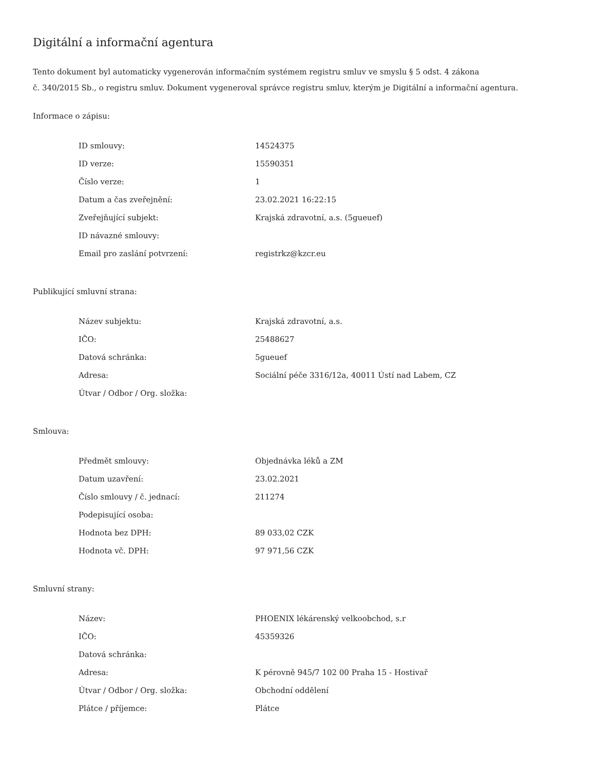Digitální a informační agentura
Tento dokument byl automaticky vygenerován informačním systémem registru smluv ve smyslu § 5 odst. 4 zákona
č. 340/2015 Sb., o registru smluv. Dokument vygeneroval správce registru smluv, kterým je Digitální a informační agentura.
Informace o zápisu:
| ID smlouvy: | 14524375 |
| ID verze: | 15590351 |
| Číslo verze: | 1 |
| Datum a čas zveřejnění: | 23.02.2021 16:22:15 |
| Zveřejňující subjekt: | Krajská zdravotní, a.s. (5gueuef) |
| ID návazné smlouvy: | |
| Email pro zaslání potvrzení: | registrkz@kzcr.eu |
Publikující smluvní strana:
| Název subjektu: | Krajská zdravotní, a.s. |
| IČO: | 25488627 |
| Datová schránka: | 5gueuef |
| Adresa: | Sociální péče 3316/12a, 40011 Ústí nad Labem, CZ |
| Útvar / Odbor / Org. složka: | |
Smlouva:
| Předmět smlouvy: | Objednávka léků a ZM |
| Datum uzavření: | 23.02.2021 |
| Číslo smlouvy / č. jednací: | 211274 |
| Podepisující osoba: | |
| Hodnota bez DPH: | 89 033,02 CZK |
| Hodnota vč. DPH: | 97 971,56 CZK |
Smluvní strany:
| Název: | PHOENIX lékárenský velkoobchod, s.r |
| IČO: | 45359326 |
| Datová schránka: | |
| Adresa: | K pérovně 945/7 102 00 Praha 15 - Hostivař |
| Útvar / Odbor / Org. složka: | Obchodní oddělení |
| Plátce / příjemce: | Plátce |